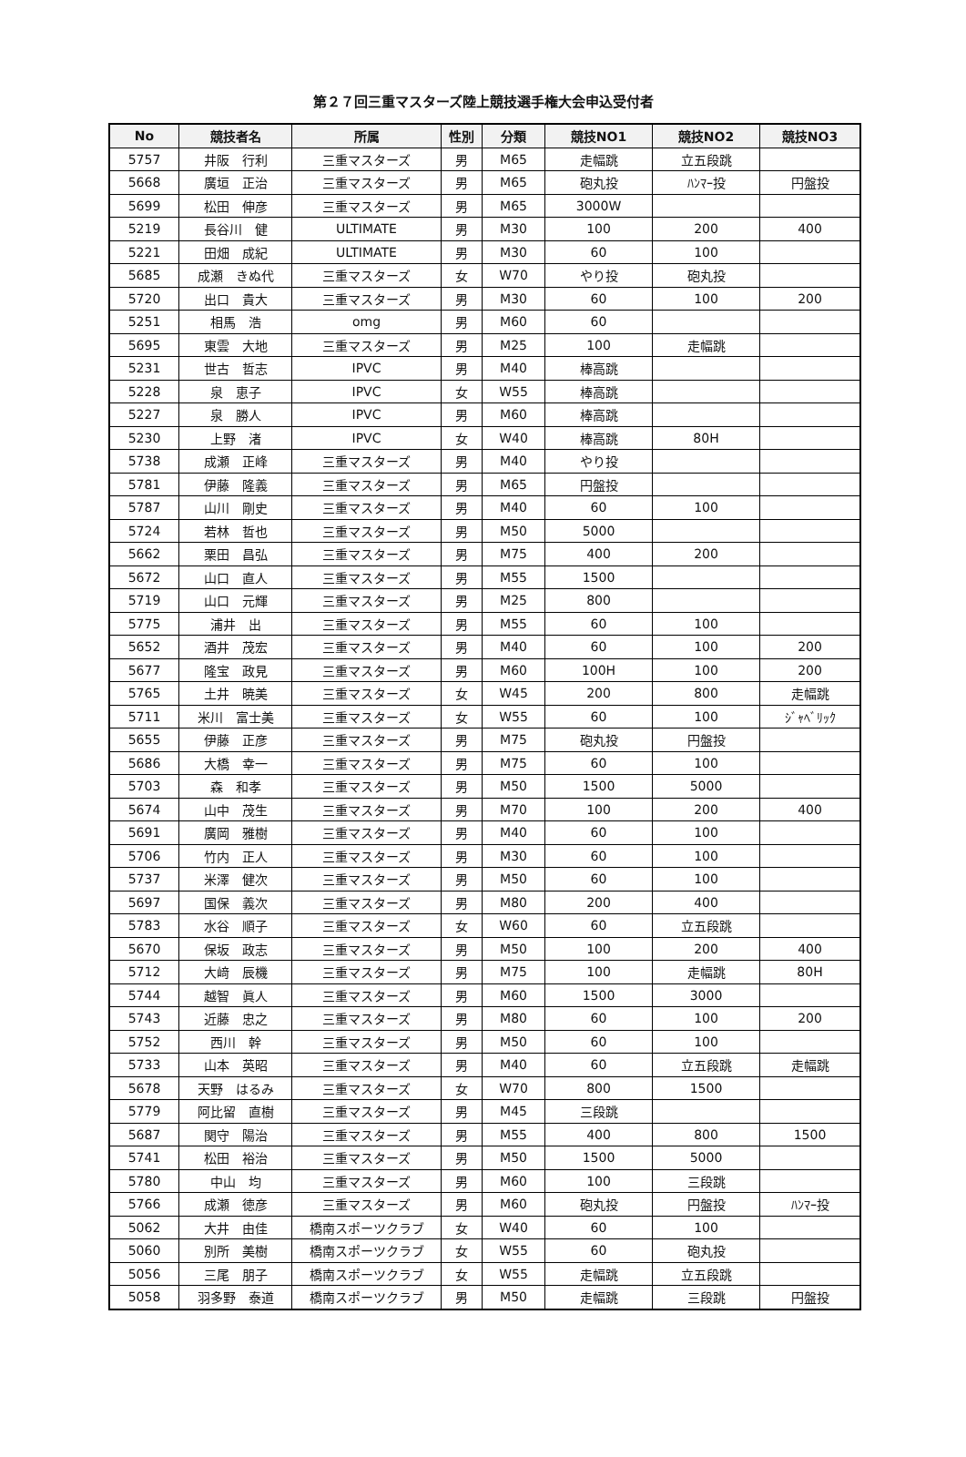第２７回三重マスターズ陸上競技選手権大会申込受付者
| No | 競技者名 | 所属 | 性別 | 分類 | 競技NO1 | 競技NO2 | 競技NO3 |
| --- | --- | --- | --- | --- | --- | --- | --- |
| 5757 | 井阪 行利 | 三重マスターズ | 男 | M65 | 走幅跳 | 立五段跳 | |
| 5668 | 廣垣 正治 | 三重マスターズ | 男 | M65 | 砲丸投 | ﾊﾝﾏｰ投 | 円盤投 |
| 5699 | 松田 伸彦 | 三重マスターズ | 男 | M65 | 3000W | | |
| 5219 | 長谷川 健 | ULTIMATE | 男 | M30 | 100 | 200 | 400 |
| 5221 | 田畑 成紀 | ULTIMATE | 男 | M30 | 60 | 100 | |
| 5685 | 成瀬 きぬ代 | 三重マスターズ | 女 | W70 | やり投 | 砲丸投 | |
| 5720 | 出口 貴大 | 三重マスターズ | 男 | M30 | 60 | 100 | 200 |
| 5251 | 相馬 浩 | omg | 男 | M60 | 60 | | |
| 5695 | 東雲 大地 | 三重マスターズ | 男 | M25 | 100 | 走幅跳 | |
| 5231 | 世古 哲志 | IPVC | 男 | M40 | 棒高跳 | | |
| 5228 | 泉 恵子 | IPVC | 女 | W55 | 棒高跳 | | |
| 5227 | 泉 勝人 | IPVC | 男 | M60 | 棒高跳 | | |
| 5230 | 上野 渚 | IPVC | 女 | W40 | 棒高跳 | 80H | |
| 5738 | 成瀬 正峰 | 三重マスターズ | 男 | M40 | やり投 | | |
| 5781 | 伊藤 隆義 | 三重マスターズ | 男 | M65 | 円盤投 | | |
| 5787 | 山川 剛史 | 三重マスターズ | 男 | M40 | 60 | 100 | |
| 5724 | 若林 哲也 | 三重マスターズ | 男 | M50 | 5000 | | |
| 5662 | 栗田 昌弘 | 三重マスターズ | 男 | M75 | 400 | 200 | |
| 5672 | 山口 直人 | 三重マスターズ | 男 | M55 | 1500 | | |
| 5719 | 山口 元輝 | 三重マスターズ | 男 | M25 | 800 | | |
| 5775 | 浦井 出 | 三重マスターズ | 男 | M55 | 60 | 100 | |
| 5652 | 酒井 茂宏 | 三重マスターズ | 男 | M40 | 60 | 100 | 200 |
| 5677 | 隆宝 政見 | 三重マスターズ | 男 | M60 | 100H | 100 | 200 |
| 5765 | 土井 暁美 | 三重マスターズ | 女 | W45 | 200 | 800 | 走幅跳 |
| 5711 | 米川 富士美 | 三重マスターズ | 女 | W55 | 60 | 100 | ｼﾞｬﾍﾞﾘｯｸ |
| 5655 | 伊藤 正彦 | 三重マスターズ | 男 | M75 | 砲丸投 | 円盤投 | |
| 5686 | 大橋 幸一 | 三重マスターズ | 男 | M75 | 60 | 100 | |
| 5703 | 森 和孝 | 三重マスターズ | 男 | M50 | 1500 | 5000 | |
| 5674 | 山中 茂生 | 三重マスターズ | 男 | M70 | 100 | 200 | 400 |
| 5691 | 廣岡 雅樹 | 三重マスターズ | 男 | M40 | 60 | 100 | |
| 5706 | 竹内 正人 | 三重マスターズ | 男 | M30 | 60 | 100 | |
| 5737 | 米澤 健次 | 三重マスターズ | 男 | M50 | 60 | 100 | |
| 5697 | 国保 義次 | 三重マスターズ | 男 | M80 | 200 | 400 | |
| 5783 | 水谷 順子 | 三重マスターズ | 女 | W60 | 60 | 立五段跳 | |
| 5670 | 保坂 政志 | 三重マスターズ | 男 | M50 | 100 | 200 | 400 |
| 5712 | 大﨑 辰機 | 三重マスターズ | 男 | M75 | 100 | 走幅跳 | 80H |
| 5744 | 越智 眞人 | 三重マスターズ | 男 | M60 | 1500 | 3000 | |
| 5743 | 近藤 忠之 | 三重マスターズ | 男 | M80 | 60 | 100 | 200 |
| 5752 | 西川 幹 | 三重マスターズ | 男 | M50 | 60 | 100 | |
| 5733 | 山本 英昭 | 三重マスターズ | 男 | M40 | 60 | 立五段跳 | 走幅跳 |
| 5678 | 天野 はるみ | 三重マスターズ | 女 | W70 | 800 | 1500 | |
| 5779 | 阿比留 直樹 | 三重マスターズ | 男 | M45 | 三段跳 | | |
| 5687 | 関守 陽治 | 三重マスターズ | 男 | M55 | 400 | 800 | 1500 |
| 5741 | 松田 裕治 | 三重マスターズ | 男 | M50 | 1500 | 5000 | |
| 5780 | 中山 均 | 三重マスターズ | 男 | M60 | 100 | 三段跳 | |
| 5766 | 成瀬 徳彦 | 三重マスターズ | 男 | M60 | 砲丸投 | 円盤投 | ﾊﾝﾏｰ投 |
| 5062 | 大井 由佳 | 橋南スポーツクラブ | 女 | W40 | 60 | 100 | |
| 5060 | 別所 美樹 | 橋南スポーツクラブ | 女 | W55 | 60 | 砲丸投 | |
| 5056 | 三尾 朋子 | 橋南スポーツクラブ | 女 | W55 | 走幅跳 | 立五段跳 | |
| 5058 | 羽多野 泰道 | 橋南スポーツクラブ | 男 | M50 | 走幅跳 | 三段跳 | 円盤投 |